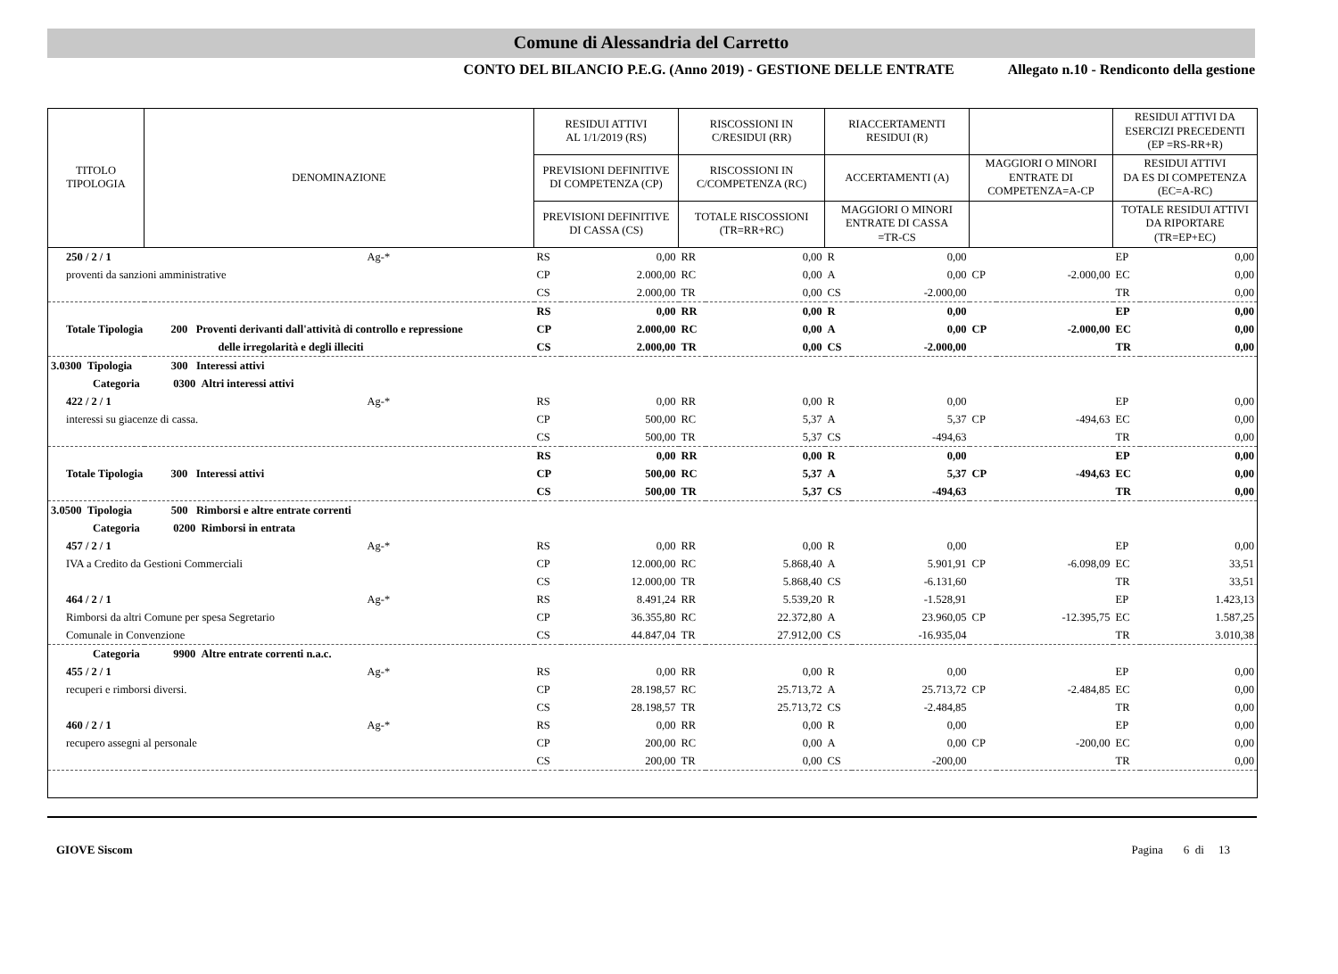Comune di Alessandria del Carretto
CONTO DEL BILANCIO P.E.G. (Anno 2019) - GESTIONE DELLE ENTRATE Allegato n.10 - Rendiconto della gestione
| TITOLO TIPOLOGIA | DENOMINAZIONE | RESIDUI ATTIVI AL 1/1/2019 (RS) | | RISCOSSIONI IN C/RESIDUI (RR) | | RIACCERTAMENTI RESIDUI (R) | | | | RESIDUI ATTIVI DA ESERCIZI PRECEDENTI (EP =RS-RR+R) | |
| --- | --- | --- | --- | --- | --- | --- | --- | --- | --- | --- | --- |
| | | PREVISIONI DEFINITIVE DI COMPETENZA (CP) | | RISCOSSIONI IN C/COMPETENZA (RC) | | ACCERTAMENTI (A) | | MAGGIORI O MINORI ENTRATE DI COMPETENZA=A-CP | | RESIDUI ATTIVI DA ES DI COMPETENZA (EC=A-RC) | |
| | | PREVISIONI DEFINITIVE DI CASSA (CS) | | TOTALE RISCOSSIONI (TR=RR+RC) | | MAGGIORI O MINORI ENTRATE DI CASSA =TR-CS | | | | TOTALE RESIDUI ATTIVI DA RIPORTARE (TR=EP+EC) | |
| 250 / 2 / 1 | Ag-* | RS | 0,00 | RR | 0,00 | R | 0,00 | | | EP | 0,00 |
| proventi da sanzioni amministrative | | CP | 2.000,00 | RC | 0,00 | A | 0,00 | CP | -2.000,00 | EC | 0,00 |
| | | CS | 2.000,00 | TR | 0,00 | CS | -2.000,00 | | | TR | 0,00 |
| | | RS | 0,00 | RR | 0,00 | R | 0,00 | | | EP | 0,00 |
| Totale Tipologia | 200 Proventi derivanti dall'attività di controllo e repressione | CP | 2.000,00 | RC | 0,00 | A | 0,00 | CP | -2.000,00 | EC | 0,00 |
| | delle irregolarità e degli illeciti | CS | 2.000,00 | TR | 0,00 | CS | -2.000,00 | | | TR | 0,00 |
| 3.0300 Tipologia 300 Interessi attivi | | | | | | | | | | | |
| Categoria 0300 Altri interessi attivi | | | | | | | | | | | |
| 422 / 2 / 1 | Ag-* | RS | 0,00 | RR | 0,00 | R | 0,00 | | | EP | 0,00 |
| interessi su giacenze di cassa. | | CP | 500,00 | RC | 5,37 | A | 5,37 | CP | -494,63 | EC | 0,00 |
| | | CS | 500,00 | TR | 5,37 | CS | -494,63 | | | TR | 0,00 |
| | | RS | 0,00 | RR | 0,00 | R | 0,00 | | | EP | 0,00 |
| Totale Tipologia | 300 Interessi attivi | CP | 500,00 | RC | 5,37 | A | 5,37 | CP | -494,63 | EC | 0,00 |
| | | CS | 500,00 | TR | 5,37 | CS | -494,63 | | | TR | 0,00 |
| 3.0500 Tipologia 500 Rimborsi e altre entrate correnti | | | | | | | | | | | |
| Categoria 0200 Rimborsi in entrata | | | | | | | | | | | |
| 457 / 2 / 1 | Ag-* | RS | 0,00 | RR | 0,00 | R | 0,00 | | | EP | 0,00 |
| IVA a Credito da Gestioni Commerciali | | CP | 12.000,00 | RC | 5.868,40 | A | 5.901,91 | CP | -6.098,09 | EC | 33,51 |
| | | CS | 12.000,00 | TR | 5.868,40 | CS | -6.131,60 | | | TR | 33,51 |
| 464 / 2 / 1 | Ag-* | RS | 8.491,24 | RR | 5.539,20 | R | -1.528,91 | | | EP | 1.423,13 |
| Rimborsi da altri Comune per spesa Segretario | | CP | 36.355,80 | RC | 22.372,80 | A | 23.960,05 | CP | -12.395,75 | EC | 1.587,25 |
| Comunale in Convenzione | | CS | 44.847,04 | TR | 27.912,00 | CS | -16.935,04 | | | TR | 3.010,38 |
| Categoria 9900 Altre entrate correnti n.a.c. | | | | | | | | | | | |
| 455 / 2 / 1 | Ag-* | RS | 0,00 | RR | 0,00 | R | 0,00 | | | EP | 0,00 |
| recuperi e rimborsi diversi. | | CP | 28.198,57 | RC | 25.713,72 | A | 25.713,72 | CP | -2.484,85 | EC | 0,00 |
| | | CS | 28.198,57 | TR | 25.713,72 | CS | -2.484,85 | | | TR | 0,00 |
| 460 / 2 / 1 | Ag-* | RS | 0,00 | RR | 0,00 | R | 0,00 | | | EP | 0,00 |
| recupero assegni al personale | | CP | 200,00 | RC | 0,00 | A | 0,00 | CP | -200,00 | EC | 0,00 |
| | | CS | 200,00 | TR | 0,00 | CS | -200,00 | | | TR | 0,00 |
GIOVE Siscom Pagina 6 di 13